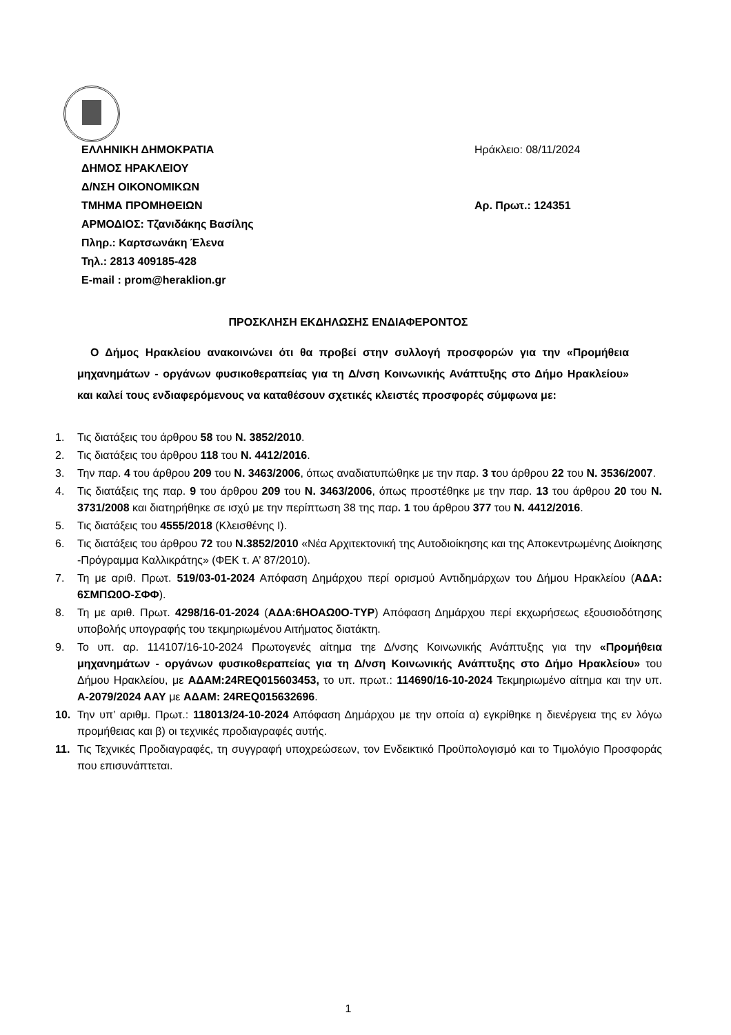ΕΛΛΗΝΙΚΗ ΔΗΜΟΚΡΑΤΙΑ
ΔΗΜΟΣ ΗΡΑΚΛΕΙΟΥ
Δ/ΝΣΗ ΟΙΚΟΝΟΜΙΚΩΝ
ΤΜΗΜΑ ΠΡΟΜΗΘΕΙΩΝ
ΑΡΜΟΔΙΟΣ: Τζανιδάκης Βασίλης
Πληρ.: Καρτσωνάκη Έλενα
Τηλ.: 2813 409185-428
E-mail : prom@heraklion.gr
Ηράκλειο: 08/11/2024
Αρ. Πρωτ.: 124351
ΠΡΟΣΚΛΗΣΗ ΕΚΔΗΛΩΣΗΣ ΕΝΔΙΑΦΕΡΟΝΤΟΣ
Ο Δήμος Ηρακλείου ανακοινώνει ότι θα προβεί στην συλλογή προσφορών για την «Προμήθεια μηχανημάτων - οργάνων φυσικοθεραπείας για τη Δ/νση Κοινωνικής Ανάπτυξης στο Δήμο Ηρακλείου» και καλεί τους ενδιαφερόμενους να καταθέσουν σχετικές κλειστές προσφορές σύμφωνα με:
1. Τις διατάξεις του άρθρου 58 του Ν. 3852/2010.
2. Τις διατάξεις του άρθρου 118 του Ν. 4412/2016.
3. Την παρ. 4 του άρθρου 209 του Ν. 3463/2006, όπως αναδιατυπώθηκε με την παρ. 3 του άρθρου 22 του Ν. 3536/2007.
4. Τις διατάξεις της παρ. 9 του άρθρου 209 του Ν. 3463/2006, όπως προστέθηκε με την παρ. 13 του άρθρου 20 του Ν. 3731/2008 και διατηρήθηκε σε ισχύ με την περίπτωση 38 της παρ. 1 του άρθρου 377 του Ν. 4412/2016.
5. Τις διατάξεις του 4555/2018 (Κλεισθένης Ι).
6. Τις διατάξεις του άρθρου 72 του Ν.3852/2010 «Νέα Αρχιτεκτονική της Αυτοδιοίκησης και της Αποκεντρωμένης Διοίκησης -Πρόγραμμα Καλλικράτης» (ΦΕΚ τ. Α’ 87/2010).
7. Τη με αριθ. Πρωτ. 519/03-01-2024 Απόφαση Δημάρχου περί ορισμού Αντιδημάρχων του Δήμου Ηρακλείου (ΑΔΑ: 6ΣΜΠΩ0Ο-ΣΦΦ).
8. Τη με αριθ. Πρωτ. 4298/16-01-2024 (ΑΔΑ:6ΗΟΑΩ0Ο-ΤΥΡ) Απόφαση Δημάρχου περί εκχωρήσεως εξουσιοδότησης υποβολής υπογραφής του τεκμηριωμένου Αιτήματος διατάκτη.
9. Το υπ. αρ. 114107/16-10-2024 Πρωτογενές αίτημα τηε Δ/νσης Κοινωνικής Ανάπτυξης για την «Προμήθεια μηχανημάτων - οργάνων φυσικοθεραπείας για τη Δ/νση Κοινωνικής Ανάπτυξης στο Δήμο Ηρακλείου» του Δήμου Ηρακλείου, με ΑΔΑΜ:24REQ015603453, το υπ. πρωτ.: 114690/16-10-2024 Τεκμηριωμένο αίτημα και την υπ. Α-2079/2024 ΑΑΥ με ΑΔΑΜ: 24REQ015632696.
10. Την υπ’ αριθμ. Πρωτ.: 118013/24-10-2024 Απόφαση Δημάρχου με την οποία α) εγκρίθηκε η διενέργεια της εν λόγω προμήθειας και β) οι τεχνικές προδιαγραφές αυτής.
11. Τις Τεχνικές Προδιαγραφές, τη συγγραφή υποχρεώσεων, τον Ενδεικτικό Προϋπολογισμό και το Τιμολόγιο Προσφοράς που επισυνάπτεται.
1